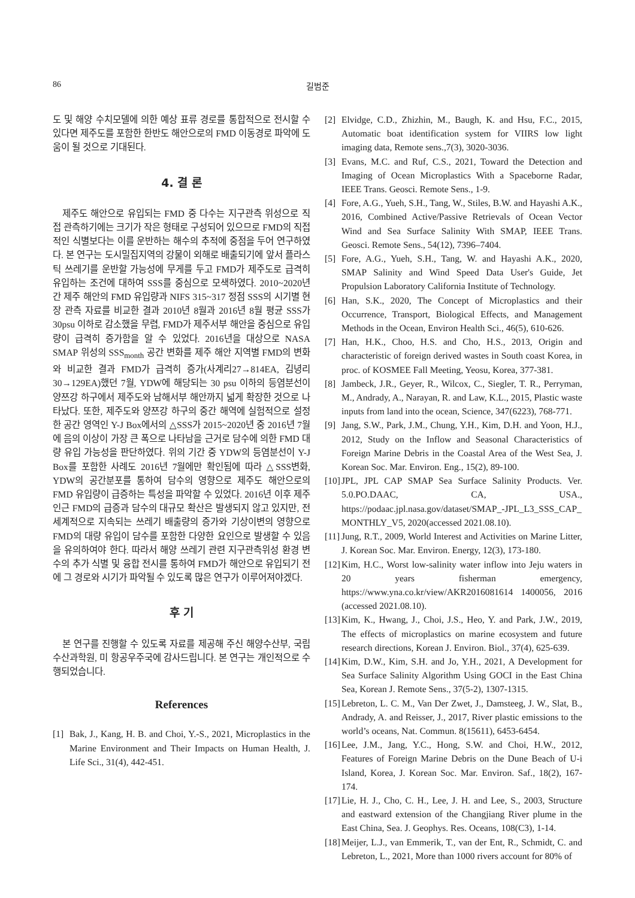86
길범준
도 및 해양 수치모델에 의한 예상 표류 경로를 통합적으로 전시할 수 있다면 제주도를 포함한 한반도 해안으로의 FMD 이동경로 파악에 도움이 될 것으로 기대된다.
4. 결 론
제주도 해안으로 유입되는 FMD 중 다수는 지구관측 위성으로 직접 관측하기에는 크기가 작은 형태로 구성되어 있으므로 FMD의 직접적인 식별보다는 이를 운반하는 해수의 추적에 중점을 두어 연구하였다. 본 연구는 도시밀집지역의 강물이 외해로 배출되기에 앞서 플라스틱 쓰레기를 운반할 가능성에 무게를 두고 FMD가 제주도로 급격히 유입하는 조건에 대하여 SSS를 중심으로 모색하였다. 2010~2020년간 제주 해안의 FMD 유입량과 NIFS 315~317 정점 SSS의 시기별 현장 관측 자료를 비교한 결과 2010년 8월과 2016년 8월 평균 SSS가 30psu 이하로 감소했을 무렵, FMD가 제주서부 해안을 중심으로 유입량이 급격히 증가함을 알 수 있었다. 2016년을 대상으로 NASA SMAP 위성의 SSS<sub>month</sub> 공간 변화를 제주 해안 지역별 FMD의 변화와 비교한 결과 FMD가 급격히 증가(사계리27→814EA, 김녕리30→129EA)했던 7월, YDW에 해당되는 30 psu 이하의 등염분선이 양쯔강 하구에서 제주도와 남해서부 해안까지 넓게 확장한 것으로 나타났다. 또한, 제주도와 양쯔강 하구의 중간 해역에 실험적으로 설정한 공간 영역인 Y-J Box에서의 △SSS가 2015~2020년 중 2016년 7월에 음의 이상이 가장 큰 폭으로 나타남을 근거로 담수에 의한 FMD 대량 유입 가능성을 판단하였다. 위의 기간 중 YDW의 등염분선이 Y-J Box를 포함한 사례도 2016년 7월에만 확인됨에 따라 △SSS변화, YDW의 공간분포를 통하여 담수의 영향으로 제주도 해안으로의 FMD 유입량이 급증하는 특성을 파악할 수 있었다. 2016년 이후 제주 인근 FMD의 급증과 담수의 대규모 확산은 발생되지 않고 있지만, 전 세계적으로 지속되는 쓰레기 배출량의 증가와 기상이변의 영향으로 FMD의 대량 유입이 담수를 포함한 다양한 요인으로 발생할 수 있음을 유의하여야 한다. 따라서 해양 쓰레기 관련 지구관측위성 환경 변수의 추가 식별 및 융합 전시를 통하여 FMD가 해안으로 유입되기 전에 그 경로와 시기가 파악될 수 있도록 많은 연구가 이루어져야겠다.
후 기
본 연구를 진행할 수 있도록 자료를 제공해 주신 해양수산부, 국립수산과학원, 미 항공우주국에 감사드립니다. 본 연구는 개인적으로 수행되었습니다.
References
[1] Bak, J., Kang, H. B. and Choi, Y.-S., 2021, Microplastics in the Marine Environment and Their Impacts on Human Health, J. Life Sci., 31(4), 442-451.
[2] Elvidge, C.D., Zhizhin, M., Baugh, K. and Hsu, F.C., 2015, Automatic boat identification system for VIIRS low light imaging data, Remote sens.,7(3), 3020-3036.
[3] Evans, M.C. and Ruf, C.S., 2021, Toward the Detection and Imaging of Ocean Microplastics With a Spaceborne Radar, IEEE Trans. Geosci. Remote Sens., 1-9.
[4] Fore, A.G., Yueh, S.H., Tang, W., Stiles, B.W. and Hayashi A.K., 2016, Combined Active/Passive Retrievals of Ocean Vector Wind and Sea Surface Salinity With SMAP, IEEE Trans. Geosci. Remote Sens., 54(12), 7396–7404.
[5] Fore, A.G., Yueh, S.H., Tang, W. and Hayashi A.K., 2020, SMAP Salinity and Wind Speed Data User's Guide, Jet Propulsion Laboratory California Institute of Technology.
[6] Han, S.K., 2020, The Concept of Microplastics and their Occurrence, Transport, Biological Effects, and Management Methods in the Ocean, Environ Health Sci., 46(5), 610-626.
[7] Han, H.K., Choo, H.S. and Cho, H.S., 2013, Origin and characteristic of foreign derived wastes in South coast Korea, in proc. of KOSMEE Fall Meeting, Yeosu, Korea, 377-381.
[8] Jambeck, J.R., Geyer, R., Wilcox, C., Siegler, T. R., Perryman, M., Andrady, A., Narayan, R. and Law, K.L., 2015, Plastic waste inputs from land into the ocean, Science, 347(6223), 768-771.
[9] Jang, S.W., Park, J.M., Chung, Y.H., Kim, D.H. and Yoon, H.J., 2012, Study on the Inflow and Seasonal Characteristics of Foreign Marine Debris in the Coastal Area of the West Sea, J. Korean Soc. Mar. Environ. Eng., 15(2), 89-100.
[10] JPL, JPL CAP SMAP Sea Surface Salinity Products. Ver. 5.0.PO.DAAC, CA, USA., https://podaac.jpl.nasa.gov/dataset/SMAP_-JPL_L3_SSS_CAP_ MONTHLY_V5, 2020(accessed 2021.08.10).
[11] Jung, R.T., 2009, World Interest and Activities on Marine Litter, J. Korean Soc. Mar. Environ. Energy, 12(3), 173-180.
[12] Kim, H.C., Worst low-salinity water inflow into Jeju waters in 20 years fisherman emergency, https://www.yna.co.kr/view/AKR2016081614 1400056, 2016 (accessed 2021.08.10).
[13] Kim, K., Hwang, J., Choi, J.S., Heo, Y. and Park, J.W., 2019, The effects of microplastics on marine ecosystem and future research directions, Korean J. Environ. Biol., 37(4), 625-639.
[14] Kim, D.W., Kim, S.H. and Jo, Y.H., 2021, A Development for Sea Surface Salinity Algorithm Using GOCI in the East China Sea, Korean J. Remote Sens., 37(5-2), 1307-1315.
[15] Lebreton, L. C. M., Van Der Zwet, J., Damsteeg, J. W., Slat, B., Andrady, A. and Reisser, J., 2017, River plastic emissions to the world’s oceans, Nat. Commun. 8(15611), 6453-6454.
[16] Lee, J.M., Jang, Y.C., Hong, S.W. and Choi, H.W., 2012, Features of Foreign Marine Debris on the Dune Beach of U-i Island, Korea, J. Korean Soc. Mar. Environ. Saf., 18(2), 167-174.
[17] Lie, H. J., Cho, C. H., Lee, J. H. and Lee, S., 2003, Structure and eastward extension of the Changjiang River plume in the East China, Sea. J. Geophys. Res. Oceans, 108(C3), 1-14.
[18] Meijer, L.J., van Emmerik, T., van der Ent, R., Schmidt, C. and Lebreton, L., 2021, More than 1000 rivers account for 80% of